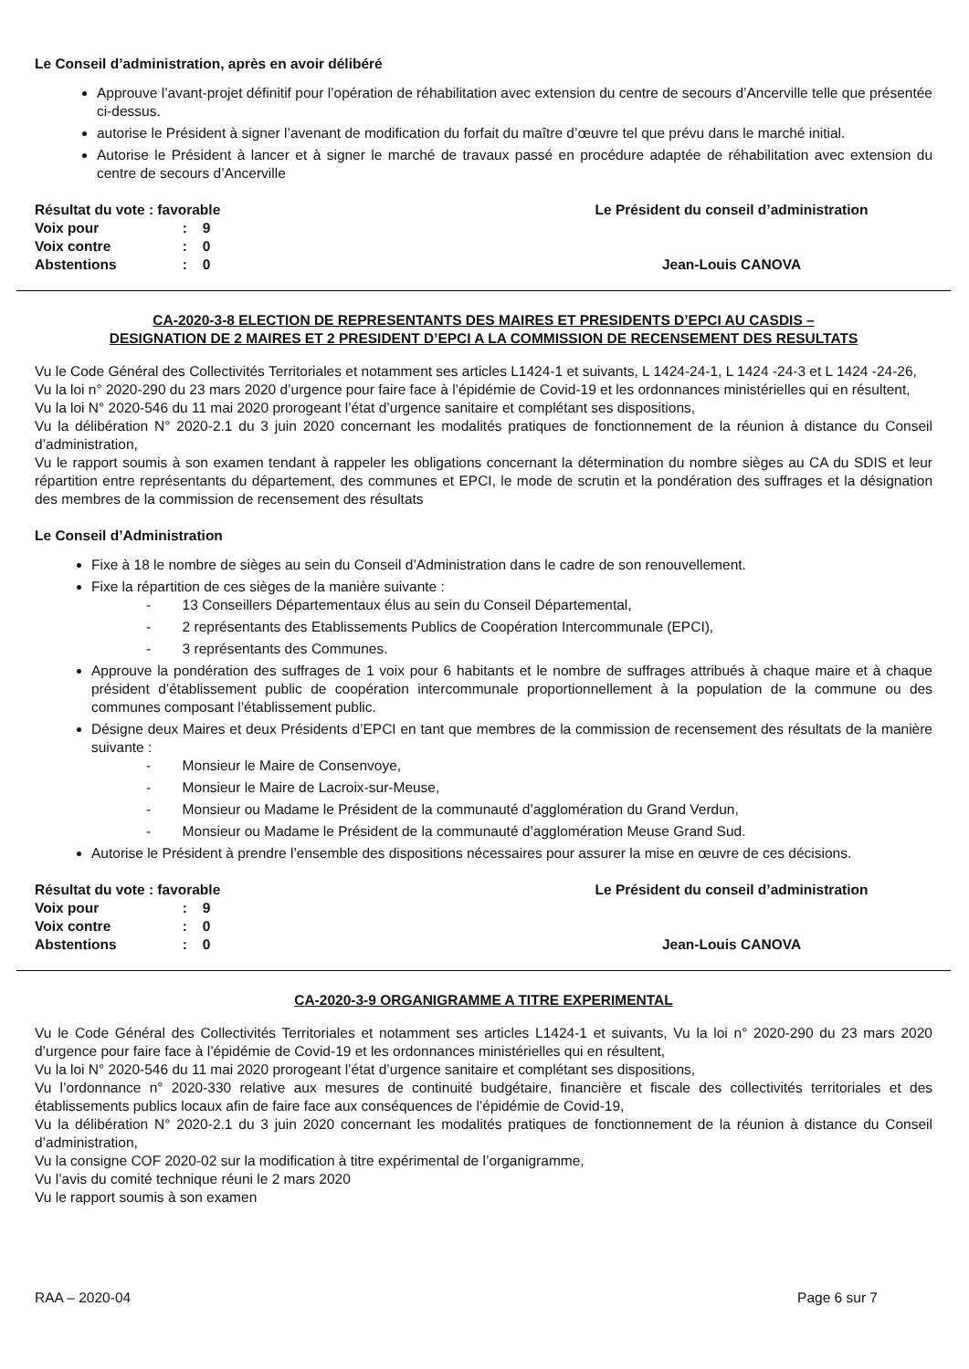Le Conseil d’administration, après en avoir délibéré
Approuve l’avant-projet définitif pour l’opération de réhabilitation avec extension du centre de secours d’Ancerville telle que présentée ci-dessus.
autorise le Président à signer l’avenant de modification du forfait du maître d’œuvre tel que prévu dans le marché initial.
Autorise le Président à lancer et à signer le marché de travaux passé en procédure adaptée de réhabilitation avec extension du centre de secours d’Ancerville
| Résultat du vote : favorable | | |
| Voix pour | : | 9 |
| Voix contre | : | 0 |
| Abstentions | : | 0 |
Le Président du conseil d’administration
Jean-Louis CANOVA
CA-2020-3-8 ELECTION DE REPRESENTANTS DES MAIRES ET PRESIDENTS D’EPCI AU CASDIS –
DESIGNATION DE 2 MAIRES ET 2 PRESIDENT D’EPCI A LA COMMISSION DE RECENSEMENT DES RESULTATS
Vu le Code Général des Collectivités Territoriales et notamment ses articles L1424-1 et suivants, L 1424-24-1, L 1424 -24-3 et L 1424 -24-26,
Vu la loi n° 2020-290 du 23 mars 2020 d’urgence pour faire face à l’épidémie de Covid-19 et les ordonnances ministérielles qui en résultent,
Vu la loi N° 2020-546 du 11 mai 2020 prorogeant l’état d’urgence sanitaire et complétant ses dispositions,
Vu la délibération N° 2020-2.1 du 3 juin 2020 concernant les modalités pratiques de fonctionnement de la réunion à distance du Conseil d’administration,
Vu le rapport soumis à son examen tendant à rappeler les obligations concernant la détermination du nombre sièges au CA du SDIS et leur répartition entre représentants du département, des communes et EPCI, le mode de scrutin et la pondération des suffrages et la désignation des membres de la commission de recensement des résultats
Le Conseil d’Administration
Fixe à 18 le nombre de sièges au sein du Conseil d’Administration dans le cadre de son renouvellement.
Fixe la répartition de ces sièges de la manière suivante :
- 13 Conseillers Départementaux élus au sein du Conseil Départemental,
- 2 représentants des Etablissements Publics de Coopération Intercommunale (EPCI),
- 3 représentants des Communes.
Approuve la pondération des suffrages de 1 voix pour 6 habitants et le nombre de suffrages attribués à chaque maire et à chaque président d’établissement public de coopération intercommunale proportionnellement à la population de la commune ou des communes composant l’établissement public.
Désigne deux Maires et deux Présidents d’EPCI en tant que membres de la commission de recensement des résultats de la manière suivante :
- Monsieur le Maire de Consenvoye,
- Monsieur le Maire de Lacroix-sur-Meuse,
- Monsieur ou Madame le Président de la communauté d’agglomération du Grand Verdun,
- Monsieur ou Madame le Président de la communauté d’agglomération Meuse Grand Sud.
Autorise le Président à prendre l’ensemble des dispositions nécessaires pour assurer la mise en œuvre de ces décisions.
| Résultat du vote : favorable | | |
| Voix pour | : | 9 |
| Voix contre | : | 0 |
| Abstentions | : | 0 |
Le Président du conseil d’administration
Jean-Louis CANOVA
CA-2020-3-9 ORGANIGRAMME A TITRE EXPERIMENTAL
Vu le Code Général des Collectivités Territoriales et notamment ses articles L1424-1 et suivants, Vu la loi n° 2020-290 du 23 mars 2020 d’urgence pour faire face à l’épidémie de Covid-19 et les ordonnances ministérielles qui en résultent,
Vu la loi N° 2020-546 du 11 mai 2020 prorogeant l’état d’urgence sanitaire et complétant ses dispositions,
Vu l’ordonnance n° 2020-330 relative aux mesures de continuité budgétaire, financière et fiscale des collectivités territoriales et des établissements publics locaux afin de faire face aux conséquences de l’épidémie de Covid-19,
Vu la délibération N° 2020-2.1 du 3 juin 2020 concernant les modalités pratiques de fonctionnement de la réunion à distance du Conseil d’administration,
Vu la consigne COF 2020-02 sur la modification à titre expérimental de l’organigramme,
Vu l’avis du comité technique réuni le 2 mars 2020
Vu le rapport soumis à son examen
RAA – 2020-04 Page 6 sur 7